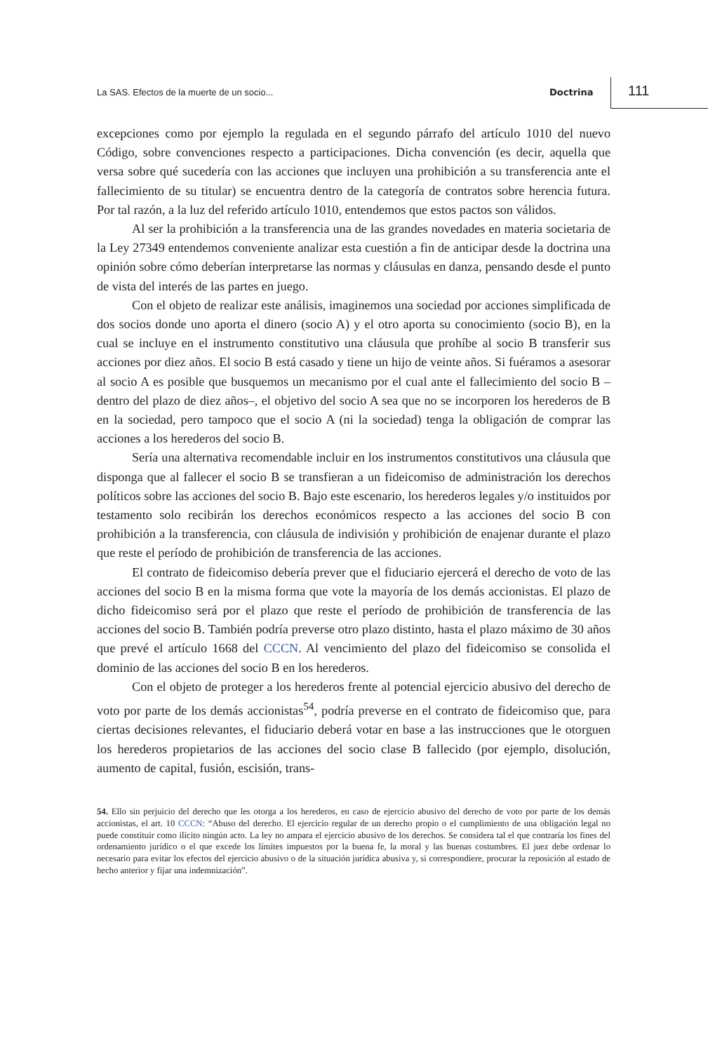La SAS. Efectos de la muerte de un socio... Doctrina 111
excepciones como por ejemplo la regulada en el segundo párrafo del artículo 1010 del nuevo Código, sobre convenciones respecto a participaciones. Dicha convención (es decir, aquella que versa sobre qué sucedería con las acciones que incluyen una prohibición a su transferencia ante el fallecimiento de su titular) se encuentra dentro de la categoría de contratos sobre herencia futura. Por tal razón, a la luz del referido artículo 1010, entendemos que estos pactos son válidos.
Al ser la prohibición a la transferencia una de las grandes novedades en materia societaria de la Ley 27349 entendemos conveniente analizar esta cuestión a fin de anticipar desde la doctrina una opinión sobre cómo deberían interpretarse las normas y cláusulas en danza, pensando desde el punto de vista del interés de las partes en juego.
Con el objeto de realizar este análisis, imaginemos una sociedad por acciones simplificada de dos socios donde uno aporta el dinero (socio A) y el otro aporta su conocimiento (socio B), en la cual se incluye en el instrumento constitutivo una cláusula que prohíbe al socio B transferir sus acciones por diez años. El socio B está casado y tiene un hijo de veinte años. Si fuéramos a asesorar al socio A es posible que busquemos un mecanismo por el cual ante el fallecimiento del socio B –dentro del plazo de diez años–, el objetivo del socio A sea que no se incorporen los herederos de B en la sociedad, pero tampoco que el socio A (ni la sociedad) tenga la obligación de comprar las acciones a los herederos del socio B.
Sería una alternativa recomendable incluir en los instrumentos constitutivos una cláusula que disponga que al fallecer el socio B se transfieran a un fideicomiso de administración los derechos políticos sobre las acciones del socio B. Bajo este escenario, los herederos legales y/o instituidos por testamento solo recibirán los derechos económicos respecto a las acciones del socio B con prohibición a la transferencia, con cláusula de indivisión y prohibición de enajenar durante el plazo que reste el período de prohibición de transferencia de las acciones.
El contrato de fideicomiso debería prever que el fiduciario ejercerá el derecho de voto de las acciones del socio B en la misma forma que vote la mayoría de los demás accionistas. El plazo de dicho fideicomiso será por el plazo que reste el período de prohibición de transferencia de las acciones del socio B. También podría preverse otro plazo distinto, hasta el plazo máximo de 30 años que prevé el artículo 1668 del CCCN. Al vencimiento del plazo del fideicomiso se consolida el dominio de las acciones del socio B en los herederos.
Con el objeto de proteger a los herederos frente al potencial ejercicio abusivo del derecho de voto por parte de los demás accionistas<sup>54</sup>, podría preverse en el contrato de fideicomiso que, para ciertas decisiones relevantes, el fiduciario deberá votar en base a las instrucciones que le otorguen los herederos propietarios de las acciones del socio clase B fallecido (por ejemplo, disolución, aumento de capital, fusión, escisión, trans-
54. Ello sin perjuicio del derecho que les otorga a los herederos, en caso de ejercicio abusivo del derecho de voto por parte de los demás accionistas, el art. 10 CCCN: “Abuso del derecho. El ejercicio regular de un derecho propio o el cumplimiento de una obligación legal no puede constituir como ilícito ningún acto. La ley no ampara el ejercicio abusivo de los derechos. Se considera tal el que contraría los fines del ordenamiento jurídico o el que excede los límites impuestos por la buena fe, la moral y las buenas costumbres. El juez debe ordenar lo necesario para evitar los efectos del ejercicio abusivo o de la situación jurídica abusiva y, si correspondiere, procurar la reposición al estado de hecho anterior y fijar una indemnización”.